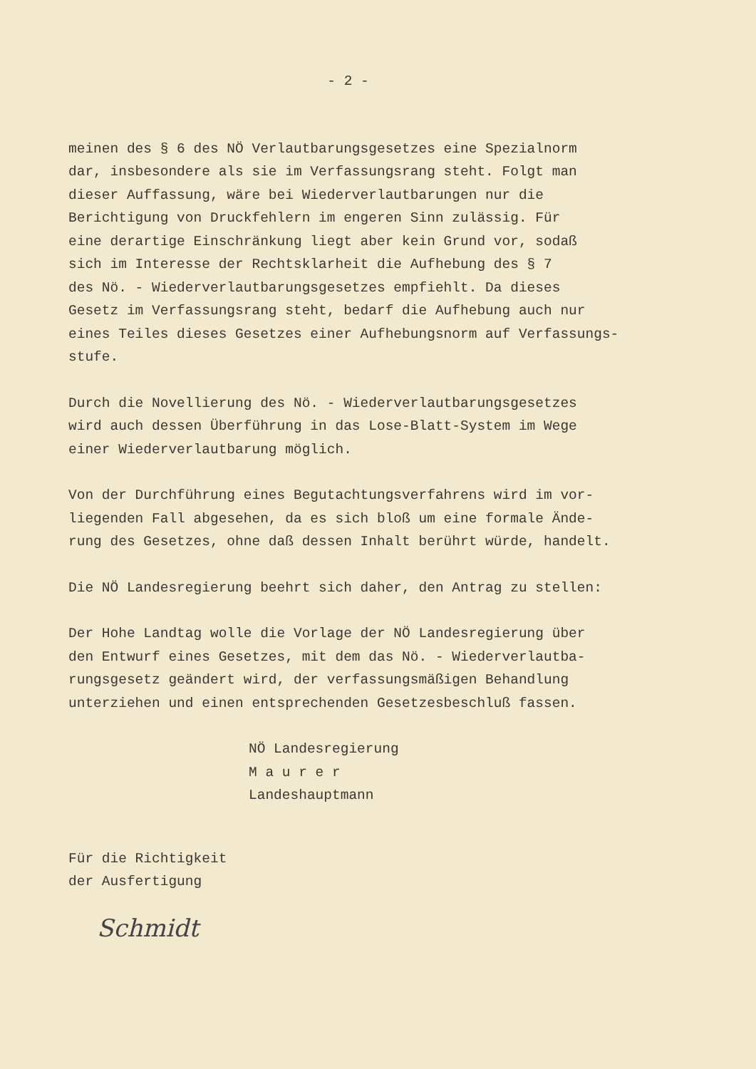- 2 -
meinen des § 6 des NÖ Verlautbarungsgesetzes eine Spezialnorm
dar, insbesondere als sie im Verfassungsrang steht. Folgt man
dieser Auffassung, wäre bei Wiederverlautbarungen nur die
Berichtigung von Druckfehlern im engeren Sinn zulässig. Für
eine derartige Einschränkung liegt aber kein Grund vor, sodaß
sich im Interesse der Rechtsklarheit die Aufhebung des § 7
des Nö. - Wiederverlautbarungsgesetzes empfiehlt. Da dieses
Gesetz im Verfassungsrang steht, bedarf die Aufhebung auch nur
eines Teiles dieses Gesetzes einer Aufhebungsnorm auf Verfassungs-
stufe.
Durch die Novellierung des Nö. - Wiederverlautbarungsgesetzes
wird auch dessen Überführung in das Lose-Blatt-System im Wege
einer Wiederverlautbarung möglich.
Von der Durchführung eines Begutachtungsverfahrens wird im vor-
liegenden Fall abgesehen, da es sich bloß um eine formale Ände-
rung des Gesetzes, ohne daß dessen Inhalt berührt würde, handelt.
Die NÖ Landesregierung beehrt sich daher, den Antrag zu stellen:
Der Hohe Landtag wolle die Vorlage der NÖ Landesregierung über
den Entwurf eines Gesetzes, mit dem das Nö. - Wiederverlautba-
rungsgesetz geändert wird, der verfassungsmäßigen Behandlung
unterziehen und einen entsprechenden Gesetzesbeschluß fassen.
NÖ Landesregierung
M a u r e r
Landeshauptmann
Für die Richtigkeit
der Ausfertigung
Schmidt